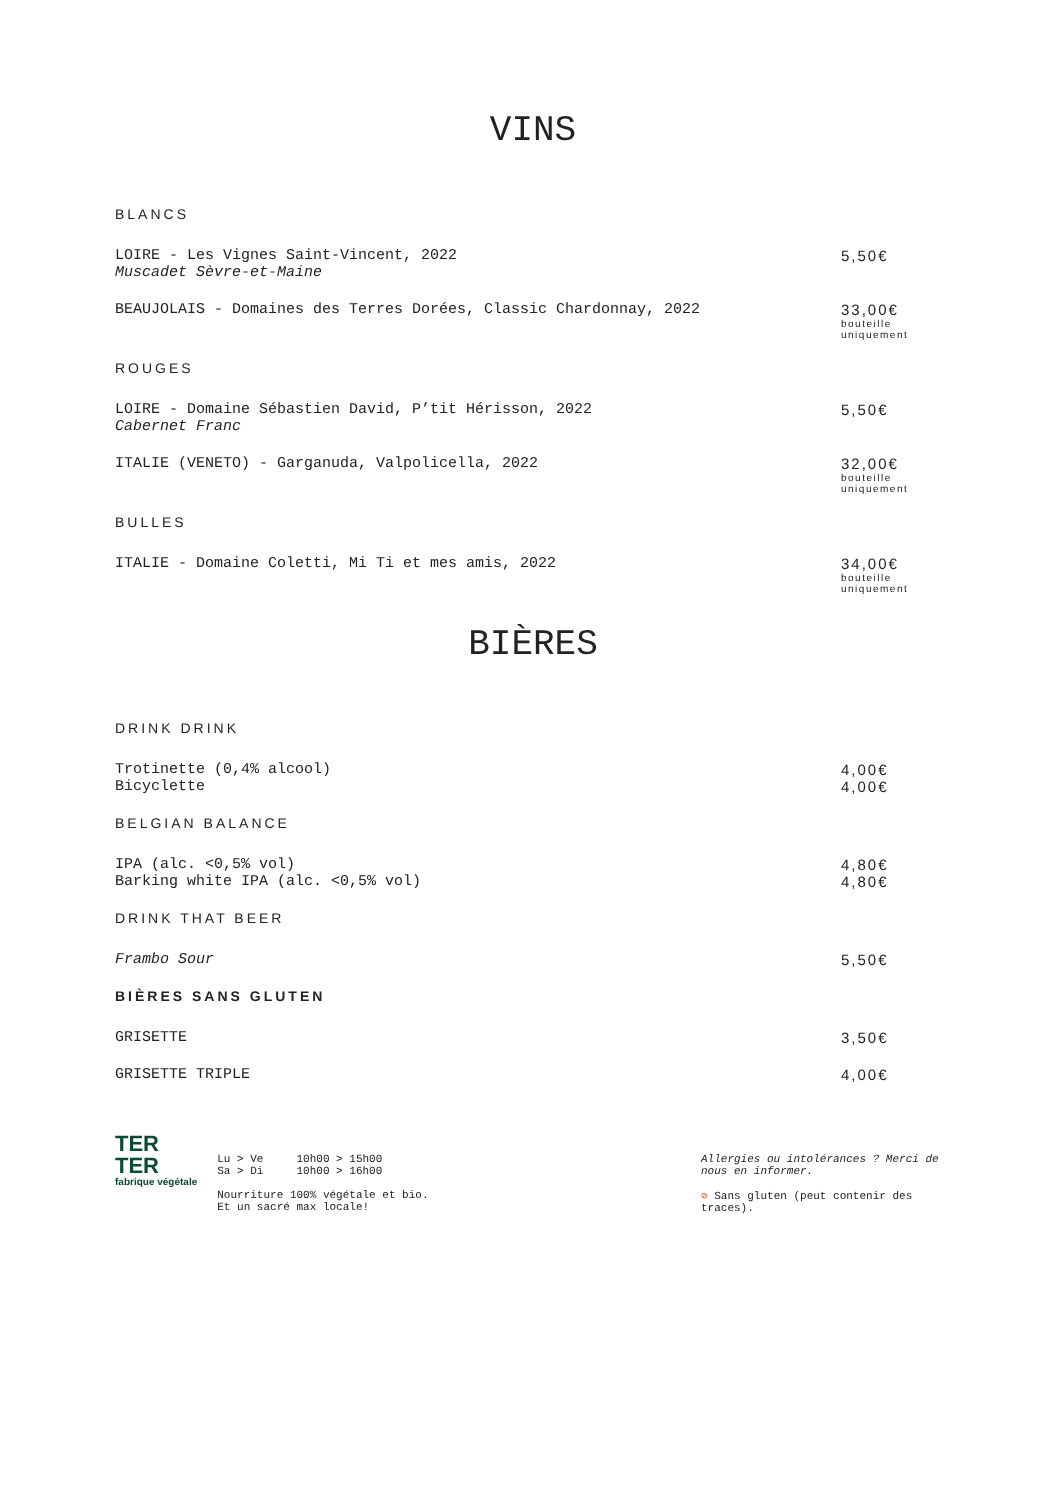VINS
BLANCS
LOIRE - Les Vignes Saint-Vincent, 2022
Muscadet Sèvre-et-Maine
5,50€
BEAUJOLAIS - Domaines des Terres Dorées, Classic Chardonnay, 2022
33,00€
bouteille uniquement
ROUGES
LOIRE - Domaine Sébastien David, P’tit Hérisson, 2022
Cabernet Franc
5,50€
ITALIE (VENETO) - Garganuda, Valpolicella, 2022
32,00€
bouteille uniquement
BULLES
ITALIE - Domaine Coletti, Mi Ti et mes amis, 2022
34,00€
bouteille uniquement
BIÈRES
DRINK DRINK
Trotinette (0,4% alcool)
Bicyclette
4,00€
4,00€
BELGIAN BALANCE
IPA (alc. <0,5% vol)
Barking white IPA (alc. <0,5% vol)
4,80€
4,80€
DRINK THAT BEER
Frambo Sour 5,50€
BIÈRES SANS GLUTEN
GRISETTE 3,50€
GRISETTE TRIPLE 4,00€
TER
TER
fabrique végétale
Lu > Ve 10h00 > 15h00
Sa > Di 10h00 > 16h00
Nourriture 100% végétale et bio.
Et un sacré max locale!
Allergies ou intolérances ? Merci de nous en informer.
⊘ Sans gluten (peut contenir des traces).